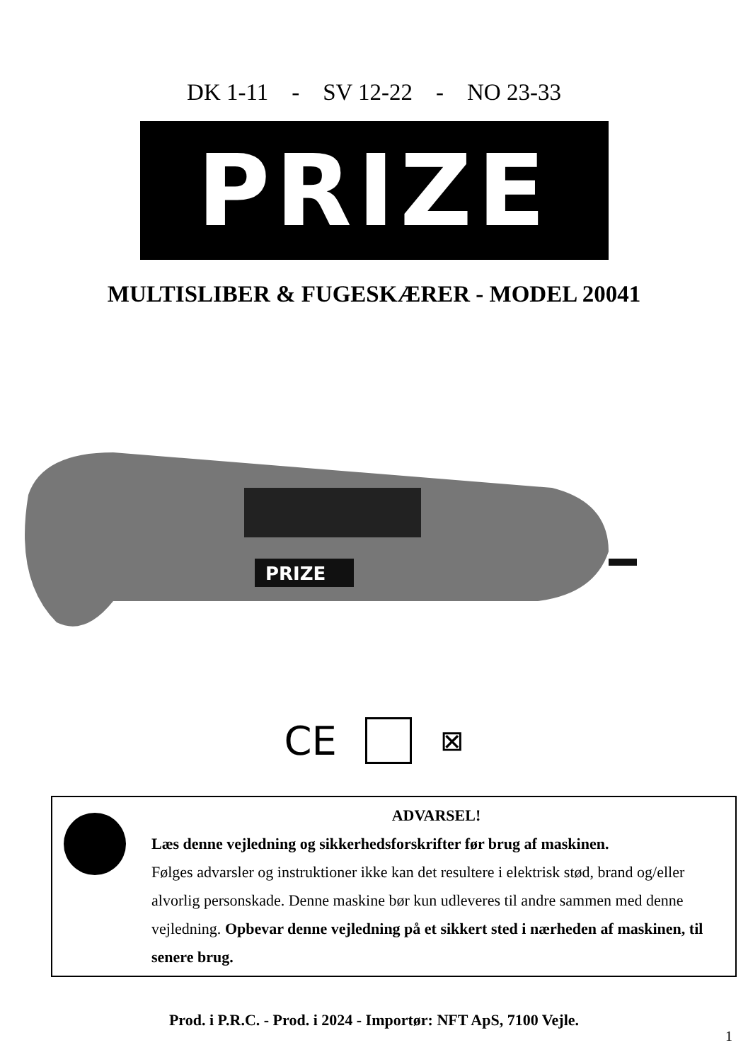DK 1-11 - SV 12-22 - NO 23-33
PRIZE
MULTISLIBER & FUGESKÆRER - MODEL 20041
PRIZE
CE ⊠
ADVARSEL!
Læs denne vejledning og sikkerhedsforskrifter før brug af maskinen.
Følges advarsler og instruktioner ikke kan det resultere i elektrisk stød, brand og/eller alvorlig personskade. Denne maskine bør kun udleveres til andre sammen med denne vejledning. Opbevar denne vejledning på et sikkert sted i nærheden af maskinen, til senere brug.
Prod. i P.R.C. - Prod. i 2024 - Importør: NFT ApS, 7100 Vejle.
1